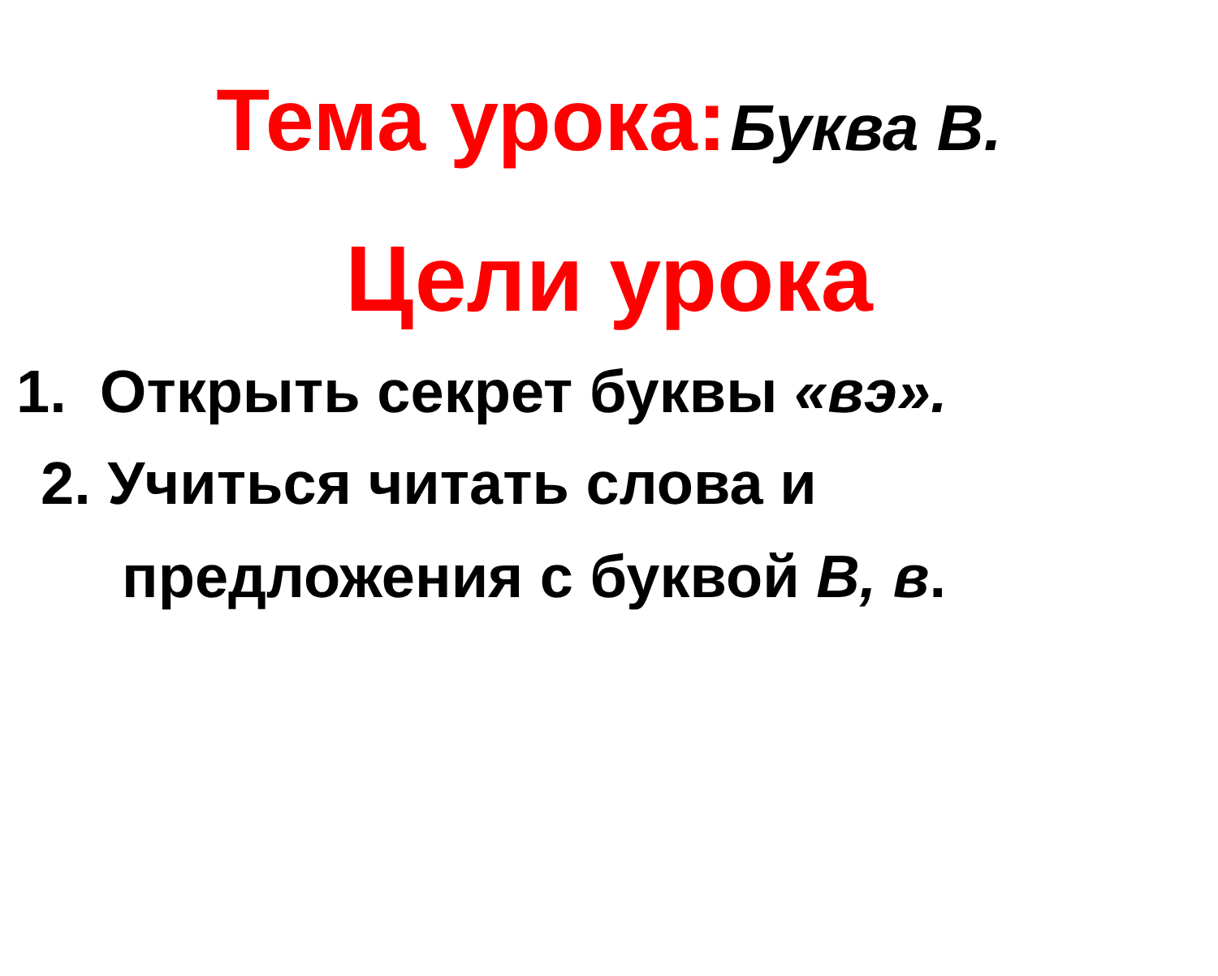Тема урока: Буква В.
Цели урока
1. Открыть секрет буквы «вэ».
2. Учиться читать слова и
предложения с буквой В, в.